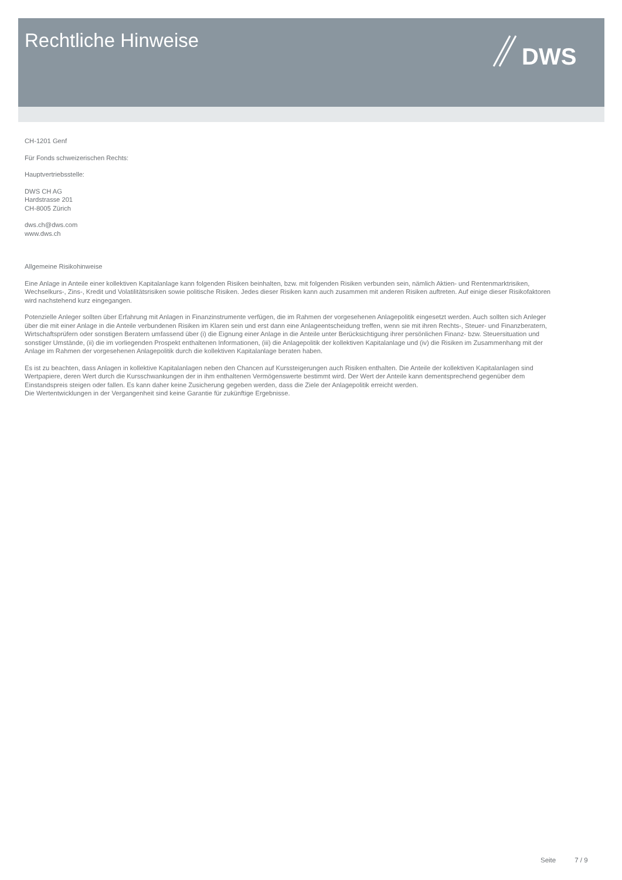Rechtliche Hinweise
DWS
CH-1201 Genf
Für Fonds schweizerischen Rechts:
Hauptvertriebsstelle:
DWS CH AG
Hardstrasse 201
CH-8005 Zürich
dws.ch@dws.com
www.dws.ch
Allgemeine Risikohinweise
Eine Anlage in Anteile einer kollektiven Kapitalanlage kann folgenden Risiken beinhalten, bzw. mit folgenden Risiken verbunden sein, nämlich Aktien- und Rentenmarktrisiken, Wechselkurs-, Zins-, Kredit und Volatilitätsrisiken sowie politische Risiken. Jedes dieser Risiken kann auch zusammen mit anderen Risiken auftreten. Auf einige dieser Risikofaktoren wird nachstehend kurz eingegangen.
Potenzielle Anleger sollten über Erfahrung mit Anlagen in Finanzinstrumente verfügen, die im Rahmen der vorgesehenen Anlagepolitik eingesetzt werden. Auch sollten sich Anleger über die mit einer Anlage in die Anteile verbundenen Risiken im Klaren sein und erst dann eine Anlageentscheidung treffen, wenn sie mit ihren Rechts-, Steuer- und Finanzberatern, Wirtschaftsprüfern oder sonstigen Beratern umfassend über (i) die Eignung einer Anlage in die Anteile unter Berücksichtigung ihrer persönlichen Finanz- bzw. Steuersituation und sonstiger Umstände, (ii) die im vorliegenden Prospekt enthaltenen Informationen, (iii) die Anlagepolitik der kollektiven Kapitalanlage und (iv) die Risiken im Zusammenhang mit der Anlage im Rahmen der vorgesehenen Anlagepolitik durch die kollektiven Kapitalanlage beraten haben.
Es ist zu beachten, dass Anlagen in kollektive Kapitalanlagen neben den Chancen auf Kurssteigerungen auch Risiken enthalten. Die Anteile der kollektiven Kapitalanlagen sind Wertpapiere, deren Wert durch die Kursschwankungen der in ihm enthaltenen Vermögenswerte bestimmt wird. Der Wert der Anteile kann dementsprechend gegenüber dem Einstandspreis steigen oder fallen. Es kann daher keine Zusicherung gegeben werden, dass die Ziele der Anlagepolitik erreicht werden.
Die Wertentwicklungen in der Vergangenheit sind keine Garantie für zukünftige Ergebnisse.
Seite 7 / 9